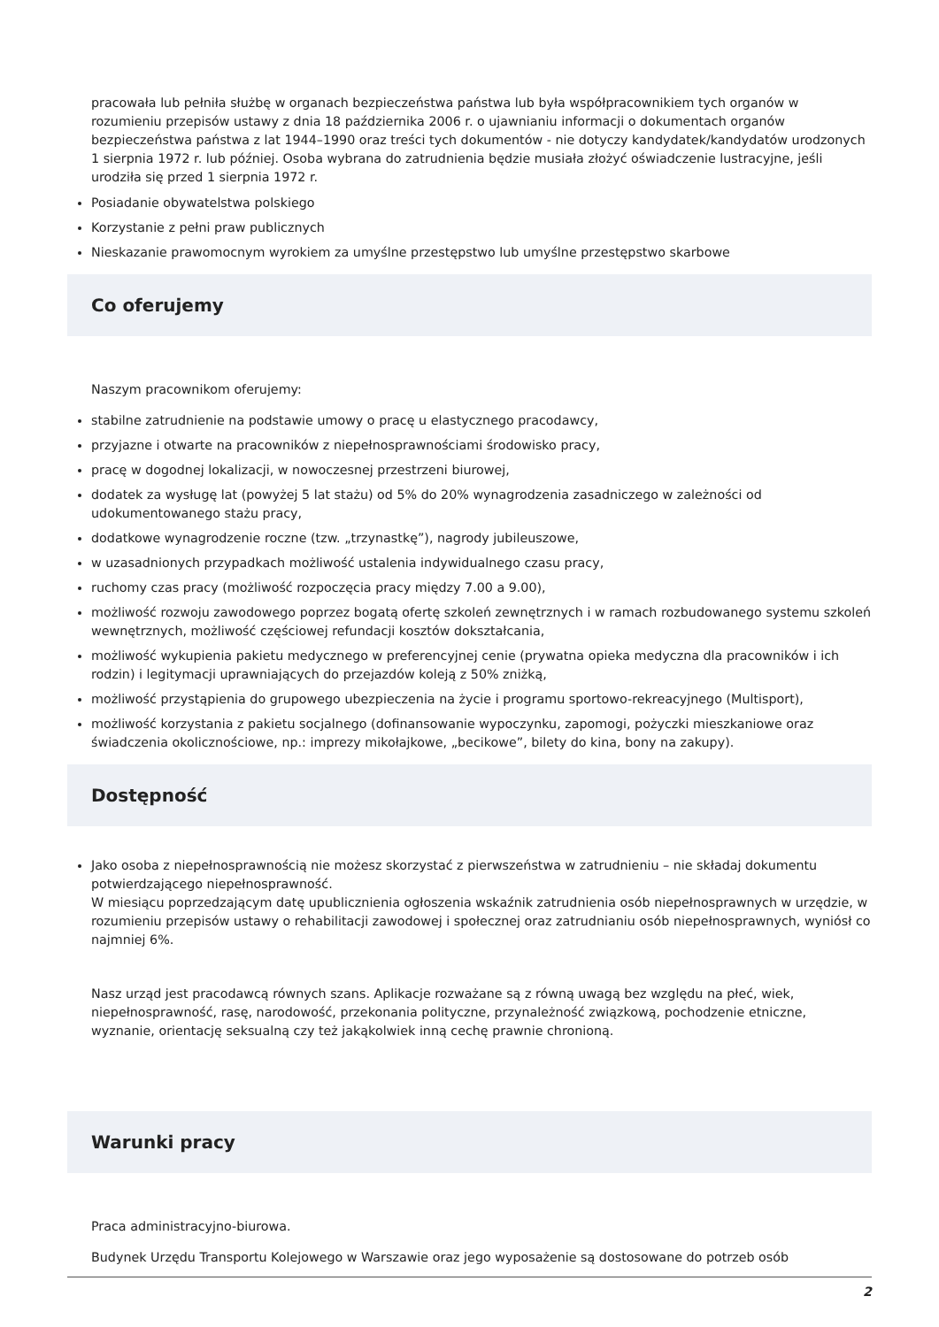pracowała lub pełniła służbę w organach bezpieczeństwa państwa lub była współpracownikiem tych organów w rozumieniu przepisów ustawy z dnia 18 października 2006 r. o ujawnianiu informacji o dokumentach organów bezpieczeństwa państwa z lat 1944–1990 oraz treści tych dokumentów - nie dotyczy kandydatek/kandydatów urodzonych 1 sierpnia 1972 r. lub później. Osoba wybrana do zatrudnienia będzie musiała złożyć oświadczenie lustracyjne, jeśli urodziła się przed 1 sierpnia 1972 r.
Posiadanie obywatelstwa polskiego
Korzystanie z pełni praw publicznych
Nieskazanie prawomocnym wyrokiem za umyślne przestępstwo lub umyślne przestępstwo skarbowe
Co oferujemy
Naszym pracownikom oferujemy:
stabilne zatrudnienie na podstawie umowy o pracę u elastycznego pracodawcy,
przyjazne i otwarte na pracowników z niepełnosprawnościami środowisko pracy,
pracę w dogodnej lokalizacji, w nowoczesnej przestrzeni biurowej,
dodatek za wysługę lat (powyżej 5 lat stażu) od 5% do 20% wynagrodzenia zasadniczego w zależności od udokumentowanego stażu pracy,
dodatkowe wynagrodzenie roczne (tzw. „trzynastkę”), nagrody jubileuszowe,
w uzasadnionych przypadkach możliwość ustalenia indywidualnego czasu pracy,
ruchomy czas pracy (możliwość rozpoczęcia pracy między 7.00 a 9.00),
możliwość rozwoju zawodowego poprzez bogatą ofertę szkoleń zewnętrznych i w ramach rozbudowanego systemu szkoleń wewnętrznych, możliwość częściowej refundacji kosztów dokształcania,
możliwość wykupienia pakietu medycznego w preferencyjnej cenie (prywatna opieka medyczna dla pracowników i ich rodzin) i legitymacji uprawniających do przejazdów koleją z 50% zniżką,
możliwość przystąpienia do grupowego ubezpieczenia na życie i programu sportowo-rekreacyjnego (Multisport),
możliwość korzystania z pakietu socjalnego (dofinansowanie wypoczynku, zapomogi, pożyczki mieszkaniowe oraz świadczenia okolicznościowe, np.: imprezy mikołajkowe, „becikowe”, bilety do kina, bony na zakupy).
Dostępność
Jako osoba z niepełnosprawnością nie możesz skorzystać z pierwszeństwa w zatrudnieniu – nie składaj dokumentu potwierdzającego niepełnosprawność.
W miesiącu poprzedzającym datę upublicznienia ogłoszenia wskaźnik zatrudnienia osób niepełnosprawnych w urzędzie, w rozumieniu przepisów ustawy o rehabilitacji zawodowej i społecznej oraz zatrudnianiu osób niepełnosprawnych, wyniósł co najmniej 6%.
Nasz urząd jest pracodawcą równych szans. Aplikacje rozważane są z równą uwagą bez względu na płeć, wiek, niepełnosprawność, rasę, narodowość, przekonania polityczne, przynależność związkową, pochodzenie etniczne, wyznanie, orientację seksualną czy też jakąkolwiek inną cechę prawnie chronioną.
Warunki pracy
Praca administracyjno-biurowa.
Budynek Urzędu Transportu Kolejowego w Warszawie oraz jego wyposażenie są dostosowane do potrzeb osób
2